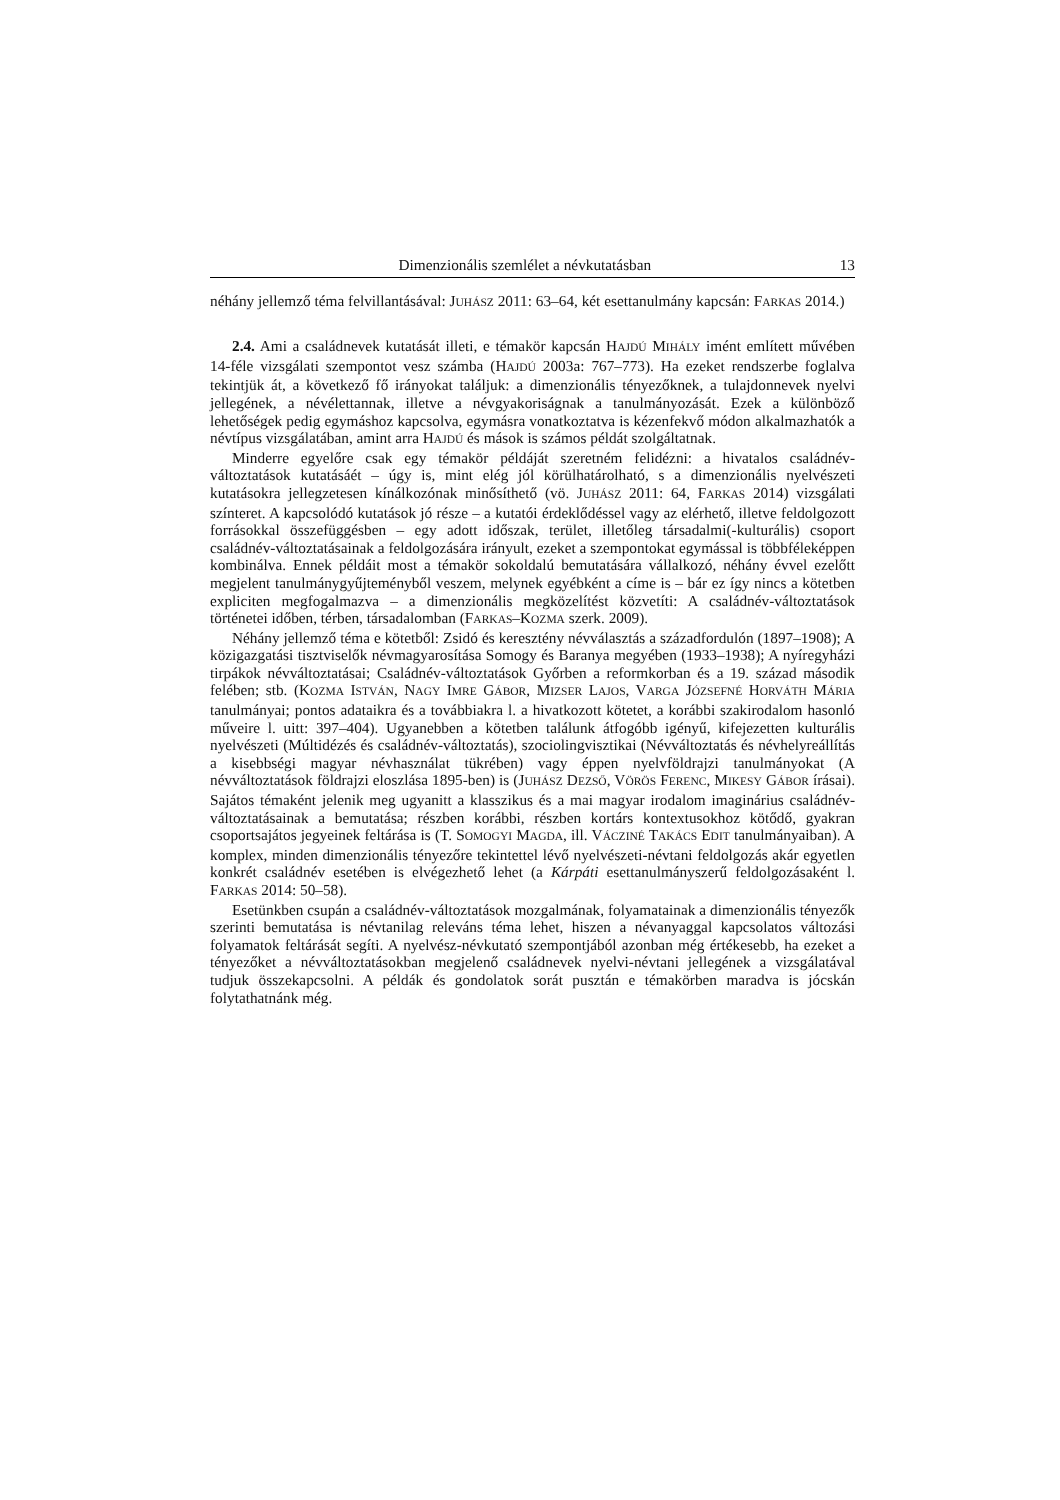Dimenzionális szemlélet a névkutatásban 13
néhány jellemző téma felvillantásával: JUHÁSZ 2011: 63–64, két esettanulmány kapcsán: FARKAS 2014.)
2.4. Ami a családnevek kutatását illeti, e témakör kapcsán HAJDÚ MIHÁLY imént említett művében 14-féle vizsgálati szempontot vesz számba (HAJDÚ 2003a: 767–773). Ha ezeket rendszerbe foglalva tekintjük át, a következő fő irányokat találjuk: a dimenzionális tényezőknek, a tulajdonnevek nyelvi jellegének, a névélettannak, illetve a névgyakoriságnak a tanulmányozását. Ezek a különböző lehetőségek pedig egymáshoz kapcsolva, egymásra vonatkoztatva is kézenfekvő módon alkalmazhatók a névtípus vizsgálatában, amint arra HAJDÚ és mások is számos példát szolgáltatnak.
Minderre egyelőre csak egy témakör példáját szeretném felidézni: a hivatalos családnév-változtatások kutatásáét – úgy is, mint elég jól körülhatárolható, s a dimenzionális nyelvészeti kutatásokra jellegzetesen kínálkozónak minősíthető (vö. JUHÁSZ 2011: 64, FARKAS 2014) vizsgálati színteret. A kapcsolódó kutatások jó része – a kutatói érdeklődéssel vagy az elérhető, illetve feldolgozott forrásokkal összefüggésben – egy adott időszak, terület, illetőleg társadalmi(-kulturális) csoport családnév-változtatásainak a feldolgozására irányult, ezeket a szempontokat egymással is többféleképpen kombinálva. Ennek példáit most a témakör sokoldalú bemutatására vállalkozó, néhány évvel ezelőtt megjelent tanulmánygyűjteményből veszem, melynek egyébként a címe is – bár ez így nincs a kötetben expliciten megfogalmazva – a dimenzionális megközelítést közvetíti: A családnév-változtatások történetei időben, térben, társadalomban (FARKAS–KOZMA szerk. 2009).
Néhány jellemző téma e kötetből: Zsidó és keresztény névválasztás a századfordulón (1897–1908); A közigazgatási tisztviselők névmagyarosítása Somogy és Baranya megyében (1933–1938); A nyíregyházi tirpákok névváltoztatásai; Családnév-változtatások Győrben a reformkorban és a 19. század második felében; stb. (KOZMA ISTVÁN, NAGY IMRE GÁBOR, MIZSER LAJOS, VARGA JÓZSEFNÉ HORVÁTH MÁRIA tanulmányai; pontos adataikra és a továbbiakra l. a hivatkozott kötetet, a korábbi szakirodalom hasonló műveire l. uitt: 397–404). Ugyanebben a kötetben találunk átfogóbb igényű, kifejezetten kulturális nyelvészeti (Múltidézés és családnév-változtatás), szociolingvisztikai (Névváltoztatás és névhelyreállítás a kisebbségi magyar névhasználat tükrében) vagy éppen nyelvföldrajzi tanulmányokat (A névváltoztatások földrajzi eloszlása 1895-ben) is (JUHÁSZ DEZSŐ, VÖRÖS FERENC, MIKESY GÁBOR írásai). Sajátos témaként jelenik meg ugyanitt a klasszikus és a mai magyar irodalom imaginárius családnév-változtatásainak a bemutatása; részben korábbi, részben kortárs kontextusokhoz kötődő, gyakran csoportsajátos jegyeinek feltárása is (T. SOMOGYI MAGDA, ill. VÁCZINÉ TAKÁCS EDIT tanulmányaiban). A komplex, minden dimenzionális tényezőre tekintettel lévő nyelvészeti-névtani feldolgozás akár egyetlen konkrét családnév esetében is elvégezhető lehet (a Kárpáti esettanulmányszerű feldolgozásaként l. FARKAS 2014: 50–58).
Esetünkben csupán a családnév-változtatások mozgalmának, folyamatainak a dimenzionális tényezők szerinti bemutatása is névtanilag releváns téma lehet, hiszen a névanyaggal kapcsolatos változási folyamatok feltárását segíti. A nyelvész-névkutató szempontjából azonban még értékesebb, ha ezeket a tényezőket a névváltoztatásokban megjelenő családnevek nyelvi-névtani jellegének a vizsgálatával tudjuk összekapcsolni. A példák és gondolatok sorát pusztán e témakörben maradva is jócskán folytathatnánk még.